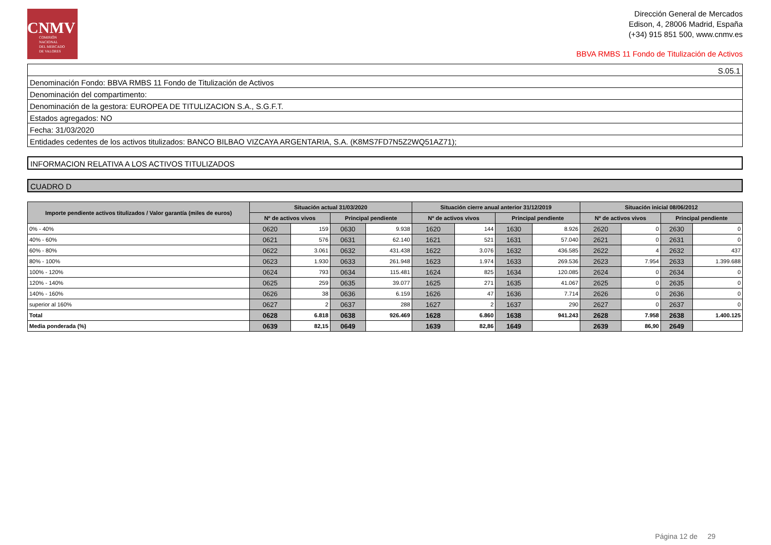CNMV
COMISIÓN
NACIONAL
DEL MERCADO
DE VALORES
Dirección General de Mercados
Edison, 4, 28006 Madrid, España
(+34) 915 851 500, www.cnmv.es
BBVA RMBS 11 Fondo de Titulización de Activos
| S.05.1 |
| Denominación Fondo: BBVA RMBS 11 Fondo de Titulización de Activos |
| Denominación del compartimento: |
| Denominación de la gestora: EUROPEA DE TITULIZACION S.A., S.G.F.T. |
| Estados agregados: NO |
| Fecha: 31/03/2020 |
| Entidades cedentes de los activos titulizados: BANCO BILBAO VIZCAYA ARGENTARIA, S.A. (K8MS7FD7N5Z2WQ51AZ71); |
INFORMACION RELATIVA A LOS ACTIVOS TITULIZADOS
CUADRO D
| Importe pendiente activos titulizados / Valor garantía (miles de euros) | Situación actual 31/03/2020 | | | | Situación cierre anual anterior 31/12/2019 | | | | Situación inicial 08/06/2012 | | | |
| --- | --- | --- | --- | --- | --- | --- | --- | --- | --- | --- | --- | --- |
| | Nº de activos vivos | | Principal pendiente | | Nº de activos vivos | | Principal pendiente | | Nº de activos vivos | | Principal pendiente | |
| 0% - 40% | 0620 | 159 | 0630 | 9.938 | 1620 | 144 | 1630 | 8.926 | 2620 | 0 | 2630 | 0 |
| 40% - 60% | 0621 | 576 | 0631 | 62.140 | 1621 | 521 | 1631 | 57.040 | 2621 | 0 | 2631 | 0 |
| 60% - 80% | 0622 | 3.061 | 0632 | 431.438 | 1622 | 3.076 | 1632 | 436.585 | 2622 | 4 | 2632 | 437 |
| 80% - 100% | 0623 | 1.930 | 0633 | 261.948 | 1623 | 1.974 | 1633 | 269.536 | 2623 | 7.954 | 2633 | 1.399.688 |
| 100% - 120% | 0624 | 793 | 0634 | 115.481 | 1624 | 825 | 1634 | 120.085 | 2624 | 0 | 2634 | 0 |
| 120% - 140% | 0625 | 259 | 0635 | 39.077 | 1625 | 271 | 1635 | 41.067 | 2625 | 0 | 2635 | 0 |
| 140% - 160% | 0626 | 38 | 0636 | 6.159 | 1626 | 47 | 1636 | 7.714 | 2626 | 0 | 2636 | 0 |
| superior al 160% | 0627 | 2 | 0637 | 288 | 1627 | 2 | 1637 | 290 | 2627 | 0 | 2637 | 0 |
| Total | 0628 | 6.818 | 0638 | 926.469 | 1628 | 6.860 | 1638 | 941.243 | 2628 | 7.958 | 2638 | 1.400.125 |
| Media ponderada (%) | 0639 | 82,15 | 0649 | | 1639 | 82,86 | 1649 | | 2639 | 86,90 | 2649 | |
Página 12 de 29